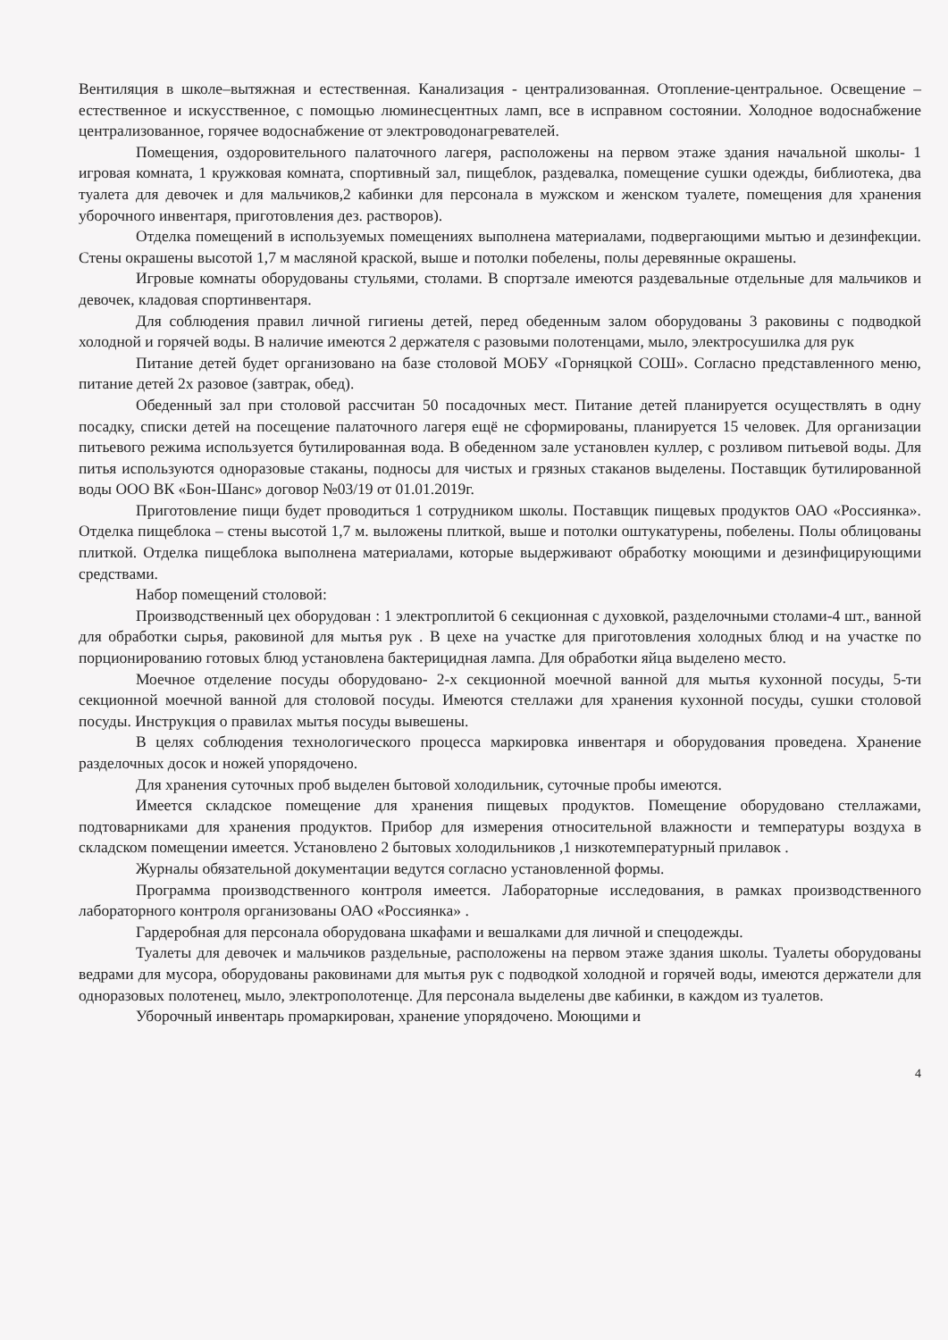Вентиляция в школе–вытяжная и естественная. Канализация - централизованная. Отопление-центральное. Освещение – естественное и искусственное, с помощью люминесцентных ламп, все в исправном состоянии. Холодное водоснабжение централизованное, горячее водоснабжение от электроводонагревателей.
Помещения, оздоровительного палаточного лагеря, расположены на первом этаже здания начальной школы- 1 игровая комната, 1 кружковая комната, спортивный зал, пищеблок, раздевалка, помещение сушки одежды, библиотека, два туалета для девочек и для мальчиков,2 кабинки для персонала в мужском и женском туалете, помещения для хранения уборочного инвентаря, приготовления дез. растворов).
Отделка помещений в используемых помещениях выполнена материалами, подвергающими мытью и дезинфекции. Стены окрашены высотой 1,7 м масляной краской, выше и потолки побелены, полы деревянные окрашены.
Игровые комнаты оборудованы стульями, столами. В спортзале имеются раздевальные отдельные для мальчиков и девочек, кладовая спортинвентаря.
Для соблюдения правил личной гигиены детей, перед обеденным залом оборудованы 3 раковины с подводкой холодной и горячей воды. В наличие имеются 2 держателя с разовыми полотенцами, мыло, электросушилка для рук
Питание детей будет организовано на базе столовой МОБУ «Горняцкой СОШ». Согласно представленного меню, питание детей 2х разовое (завтрак, обед).
Обеденный зал при столовой рассчитан 50 посадочных мест. Питание детей планируется осуществлять в одну посадку, списки детей на посещение палаточного лагеря ещё не сформированы, планируется 15 человек. Для организации питьевого режима используется бутилированная вода. В обеденном зале установлен куллер, с розливом питьевой воды. Для питья используются одноразовые стаканы, подносы для чистых и грязных стаканов выделены. Поставщик бутилированной воды ООО ВК «Бон-Шанс» договор №03/19 от 01.01.2019г.
Приготовление пищи будет проводиться 1 сотрудником школы. Поставщик пищевых продуктов ОАО «Россиянка». Отделка пищеблока – стены высотой 1,7 м. выложены плиткой, выше и потолки оштукатурены, побелены. Полы облицованы плиткой. Отделка пищеблока выполнена материалами, которые выдерживают обработку моющими и дезинфицирующими средствами.
Набор помещений столовой:
Производственный цех оборудован : 1 электроплитой 6 секционная с духовкой, разделочными столами-4 шт., ванной для обработки сырья, раковиной для мытья рук . В цехе на участке для приготовления холодных блюд и на участке по порционированию готовых блюд установлена бактерицидная лампа. Для обработки яйца выделено место.
Моечное отделение посуды оборудовано- 2-х секционной моечной ванной для мытья кухонной посуды, 5-ти секционной моечной ванной для столовой посуды. Имеются стеллажи для хранения кухонной посуды, сушки столовой посуды. Инструкция о правилах мытья посуды вывешены.
В целях соблюдения технологического процесса маркировка инвентаря и оборудования проведена. Хранение разделочных досок и ножей упорядочено.
Для хранения суточных проб выделен бытовой холодильник, суточные пробы имеются.
Имеется складское помещение для хранения пищевых продуктов. Помещение оборудовано стеллажами, подтоварниками для хранения продуктов. Прибор для измерения относительной влажности и температуры воздуха в складском помещении имеется. Установлено 2 бытовых холодильников ,1 низкотемпературный прилавок .
Журналы обязательной документации ведутся согласно установленной формы.
Программа производственного контроля имеется. Лабораторные исследования, в рамках производственного лабораторного контроля организованы ОАО «Россиянка» .
Гардеробная для персонала оборудована шкафами и вешалками для личной и спецодежды.
Туалеты для девочек и мальчиков раздельные, расположены на первом этаже здания школы. Туалеты оборудованы ведрами для мусора, оборудованы раковинами для мытья рук с подводкой холодной и горячей воды, имеются держатели для одноразовых полотенец, мыло, электрополотенце. Для персонала выделены две кабинки, в каждом из туалетов.
Уборочный инвентарь промаркирован, хранение упорядочено. Моющими и
4